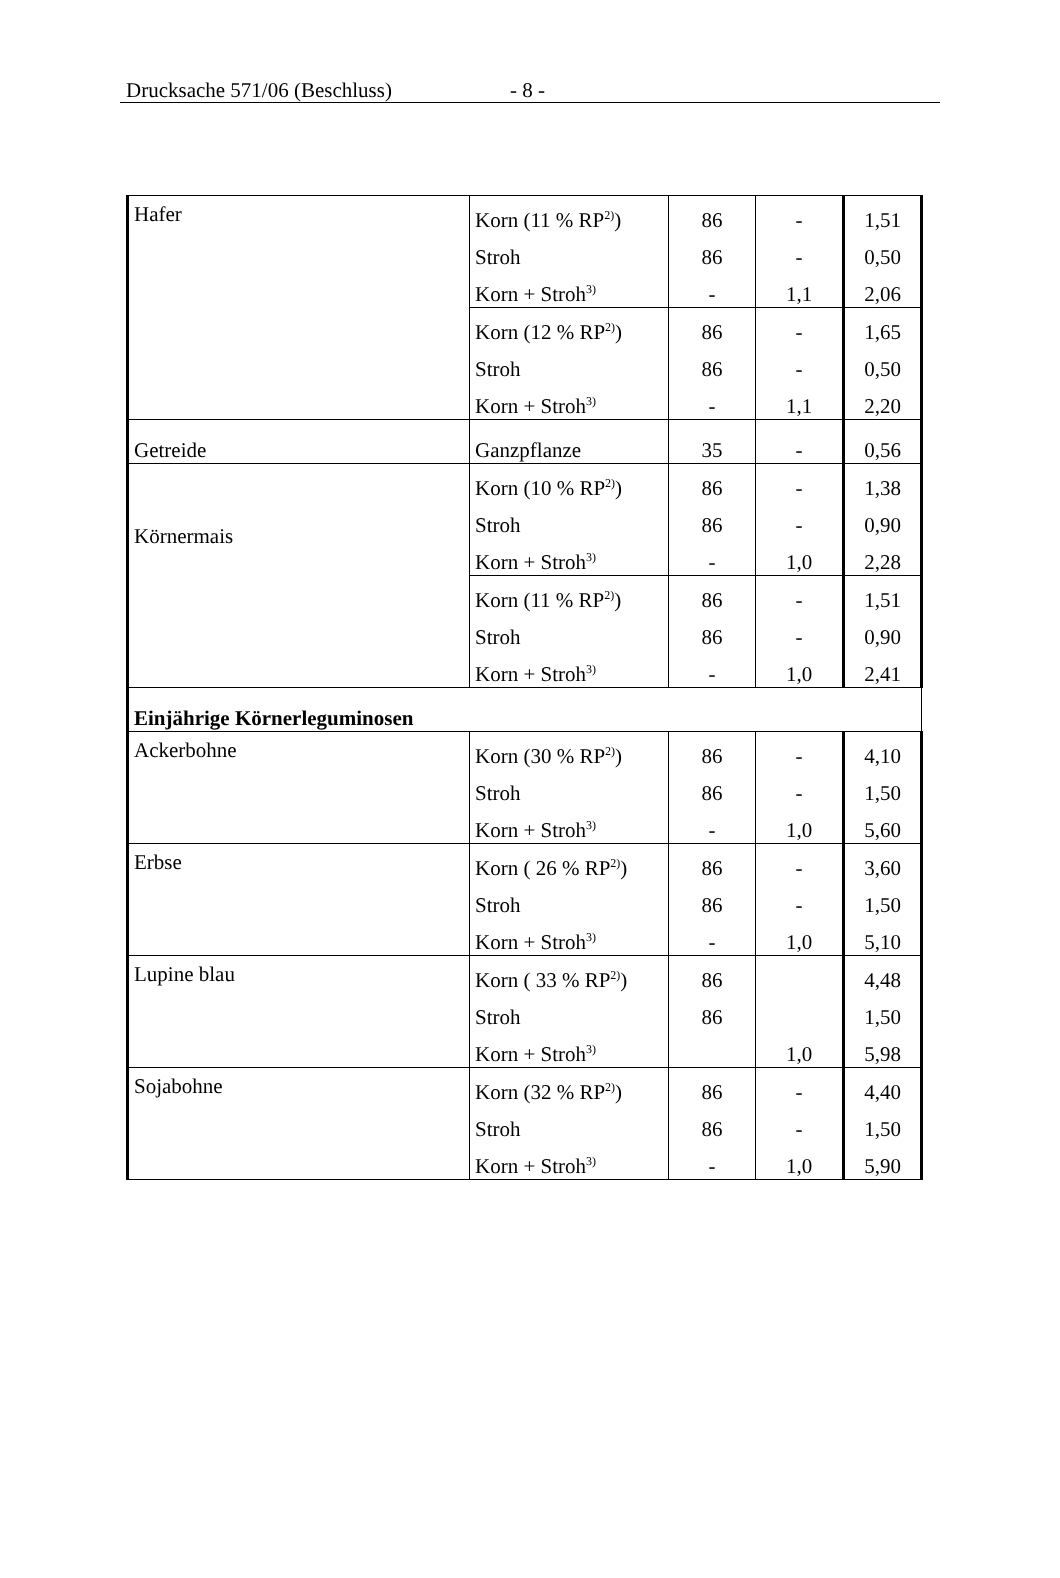Drucksache 571/06 (Beschluss) - 8 -
| Hafer | Korn (11 % RP<sup>2)</sup>) | 86 | - | 1,51 |
| | Stroh | 86 | - | 0,50 |
| | Korn + Stroh<sup>3)</sup> | - | 1,1 | 2,06 |
| | Korn (12 % RP<sup>2)</sup>) | 86 | - | 1,65 |
| | Stroh | 86 | - | 0,50 |
| | Korn + Stroh<sup>3)</sup> | - | 1,1 | 2,20 |
| Getreide | Ganzpflanze | 35 | - | 0,56 |
| Körnermais | Korn (10 % RP<sup>2)</sup>) | 86 | - | 1,38 |
| | Stroh | 86 | - | 0,90 |
| | Korn + Stroh<sup>3)</sup> | - | 1,0 | 2,28 |
| | Korn (11 % RP<sup>2)</sup>) | 86 | - | 1,51 |
| | Stroh | 86 | - | 0,90 |
| | Korn + Stroh<sup>3)</sup> | - | 1,0 | 2,41 |
| Einjährige Körnerleguminosen | | | | |
| Ackerbohne | Korn (30 % RP<sup>2)</sup>) | 86 | - | 4,10 |
| | Stroh | 86 | - | 1,50 |
| | Korn + Stroh<sup>3)</sup> | - | 1,0 | 5,60 |
| Erbse | Korn ( 26 % RP<sup>2)</sup>) | 86 | - | 3,60 |
| | Stroh | 86 | - | 1,50 |
| | Korn + Stroh<sup>3)</sup> | - | 1,0 | 5,10 |
| Lupine blau | Korn ( 33 % RP<sup>2)</sup>) | 86 | | 4,48 |
| | Stroh | 86 | | 1,50 |
| | Korn + Stroh<sup>3)</sup> | | 1,0 | 5,98 |
| Sojabohne | Korn (32 % RP<sup>2)</sup>) | 86 | - | 4,40 |
| | Stroh | 86 | - | 1,50 |
| | Korn + Stroh<sup>3)</sup> | - | 1,0 | 5,90 |